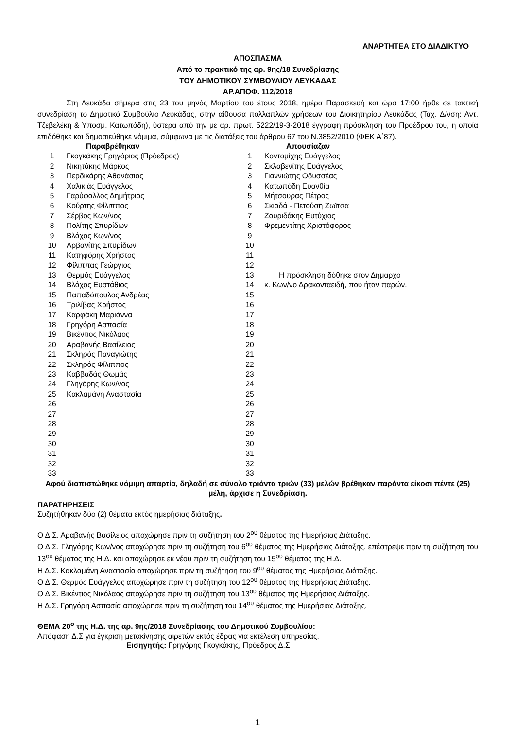ΑΝΑΡΤΗΤΕΑ ΣΤΟ ΔΙΑΔΙΚΤΥΟ
ΑΠΟΣΠΑΣΜΑ
Από το πρακτικό της αρ. 9ης/18 Συνεδρίασης
ΤΟΥ ΔΗΜΟΤΙΚΟΥ ΣΥΜΒΟΥΛΙΟΥ ΛΕΥΚΑΔΑΣ
ΑΡ.ΑΠΟΦ. 112/2018
Στη Λευκάδα σήμερα στις 23 του μηνός Μαρτίου του έτους 2018, ημέρα Παρασκευή και ώρα 17:00 ήρθε σε τακτική συνεδρίαση το Δημοτικό Συμβούλιο Λευκάδας, στην αίθουσα πολλαπλών χρήσεων του Διοικητηρίου Λευκάδας (Ταχ. Δ/νση: Αντ. Τζεβελέκη & Υποσμ. Κατωπόδη), ύστερα από την με αρ. πρωτ. 5222/19-3-2018 έγγραφη πρόσκληση του Προέδρου του, η οποία επιδόθηκε και δημοσιεύθηκε νόμιμα, σύμφωνα με τις διατάξεις του άρθρου 67 του Ν.3852/2010 (ΦΕΚ Α΄87).
| Παραβρέθηκαν | | | Απουσίαζαν |
| 1 | Γκογκάκης Γρηγόριος (Πρόεδρος) | 1 | Κοντομίχης Ευάγγελος |
| 2 | Νικητάκης Μάρκος | 2 | Σκλαβενίτης Ευάγγελος |
| 3 | Περδικάρης Αθανάσιος | 3 | Γιαννιώτης Οδυσσέας |
| 4 | Χαλικιάς Ευάγγελος | 4 | Κατωπόδη Ευανθία |
| 5 | Γαρύφαλλος Δημήτριος | 5 | Μήτσουρας Πέτρος |
| 6 | Κούρτης Φίλιππος | 6 | Σκιαδά - Πετούση Ζωϊτσα |
| 7 | Σέρβος Κων/νος | 7 | Ζουριδάκης Ευτύχιος |
| 8 | Πολίτης Σπυρίδων | 8 | Φρεμεντίτης Χριστόφορος |
| 9 | Βλάχος Κων/νος | 9 | |
| 10 | Αρβανίτης Σπυρίδων | 10 | |
| 11 | Κατηφόρης Χρήστος | 11 | |
| 12 | Φίλιππας Γεώργιος | 12 | |
| 13 | Θερμός Ευάγγελος | 13 | Η πρόσκληση δόθηκε στον Δήμαρχο |
| 14 | Βλάχος Ευστάθιος | 14 | κ. Κων/νο Δρακονταειδή, που ήταν παρών. |
| 15 | Παπαδόπουλος Ανδρέας | 15 | |
| 16 | Τριλίβας Χρήστος | 16 | |
| 17 | Καρφάκη Μαριάννα | 17 | |
| 18 | Γρηγόρη Ασπασία | 18 | |
| 19 | Βικέντιος Νικόλαος | 19 | |
| 20 | Αραβανής Βασίλειος | 20 | |
| 21 | Σκληρός Παναγιώτης | 21 | |
| 22 | Σκληρός Φίλιππος | 22 | |
| 23 | Καββαδάς Θωμάς | 23 | |
| 24 | Γληγόρης Κων/νος | 24 | |
| 25 | Κακλαμάνη Αναστασία | 25 | |
| 26 | | 26 | |
| 27 | | 27 | |
| 28 | | 28 | |
| 29 | | 29 | |
| 30 | | 30 | |
| 31 | | 31 | |
| 32 | | 32 | |
| 33 | | 33 | |
Αφού διαπιστώθηκε νόμιμη απαρτία, δηλαδή σε σύνολο τριάντα τριών (33) μελών βρέθηκαν παρόντα είκοσι πέντε (25) μέλη, άρχισε η Συνεδρίαση.
ΠΑΡΑΤΗΡΗΣΕΙΣ
Συζητήθηκαν δύο (2) θέματα εκτός ημερήσιας διάταξης.
Ο Δ.Σ. Αραβανής Βασίλειος αποχώρησε πριν τη συζήτηση του 2<sup>ου</sup> θέματος της Ημερήσιας Διάταξης.
Ο Δ.Σ. Γληγόρης Κων/νος αποχώρησε πριν τη συζήτηση του 6<sup>ου</sup> θέματος της Ημερήσιας Διάταξης, επέστρεψε πριν τη συζήτηση του 13<sup>ου</sup> θέματος της Η.Δ. και αποχώρησε εκ νέου πριν τη συζήτηση του 15<sup>ου</sup> θέματος της Η.Δ.
Η Δ.Σ. Κακλαμάνη Αναστασία αποχώρησε πριν τη συζήτηση του 9<sup>ου</sup> θέματος της Ημερήσιας Διάταξης.
Ο Δ.Σ. Θερμός Ευάγγελος αποχώρησε πριν τη συζήτηση του 12<sup>ου</sup> θέματος της Ημερήσιας Διάταξης.
Ο Δ.Σ. Βικέντιος Νικόλαος αποχώρησε πριν τη συζήτηση του 13<sup>ου</sup> θέματος της Ημερήσιας Διάταξης.
Η Δ.Σ. Γρηγόρη Ασπασία αποχώρησε πριν τη συζήτηση του 14<sup>ου</sup> θέματος της Ημερήσιας Διάταξης.
ΘΕΜΑ 20<sup>ο</sup> της Η.Δ. της αρ. 9ης/2018 Συνεδρίασης του Δημοτικού Συμβουλίου:
Απόφαση Δ.Σ για έγκριση μετακίνησης αιρετών εκτός έδρας για εκτέλεση υπηρεσίας.
Εισηγητής: Γρηγόρης Γκογκάκης, Πρόεδρος Δ.Σ
1